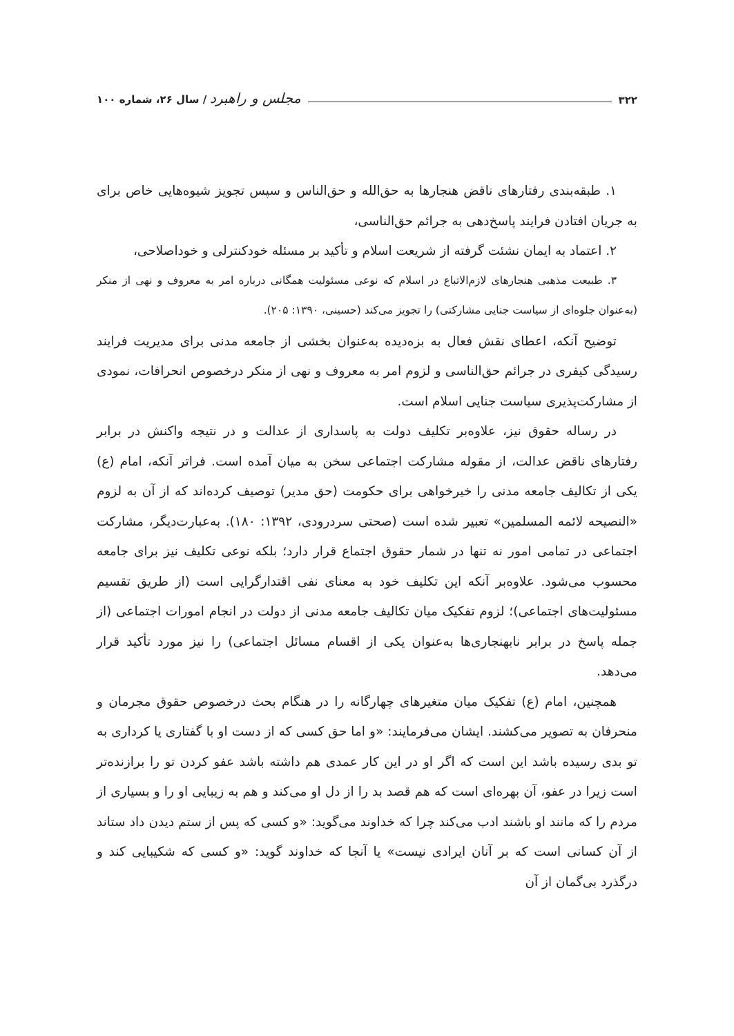۳۲۲ مجلس و راهبرد / سال ۲۶، شماره ۱۰۰
۱. طبقه‌بندی رفتارهای ناقض هنجارها به حق‌الله و حق‌الناس و سپس تجویز شیوه‌هایی خاص برای به جریان افتادن فرایند پاسخ‌دهی به جرائم حق‌الناسی،
۲. اعتماد به ایمان نشئت گرفته از شریعت اسلام و تأکید بر مسئله خودکنترلی و خوداصلاحی،
۳. طبیعت مذهبی هنجارهای لازم‌الاتباع در اسلام که نوعی مسئولیت همگانی درباره امر به معروف و نهی از منکر (به‌عنوان جلوه‌ای از سیاست جنایی مشارکتی) را تجویز می‌کند (حسینی، ۱۳۹۰: ۲۰۵).
توضیح آنکه، اعطای نقش فعال به بزه‌دیده به‌عنوان بخشی از جامعه مدنی برای مدیریت فرایند رسیدگی کیفری در جرائم حق‌الناسی و لزوم امر به معروف و نهی از منکر درخصوص انحرافات، نمودی از مشارکت‌پذیری سیاست جنایی اسلام است.
در رساله حقوق نیز، علاوه‌بر تکلیف دولت به پاسداری از عدالت و در نتیجه واکنش در برابر رفتارهای ناقض عدالت، از مقوله مشارکت اجتماعی سخن به میان آمده است. فراتر آنکه، امام (ع) یکی از تکالیف جامعه مدنی را خیرخواهی برای حکومت (حق مدیر) توصیف کرده‌اند که از آن به لزوم «النصیحه لائمه المسلمین» تعبیر شده است (صحتی سردرودی، ۱۳۹۲: ۱۸۰). به‌عبارت‌دیگر، مشارکت اجتماعی در تمامی امور نه تنها در شمار حقوق اجتماع قرار دارد؛ بلکه نوعی تکلیف نیز برای جامعه محسوب می‌شود. علاوه‌بر آنکه این تکلیف خود به معنای نفی اقتدارگرایی است (از طریق تقسیم مسئولیت‌های اجتماعی)؛ لزوم تفکیک میان تکالیف جامعه مدنی از دولت در انجام امورات اجتماعی (از جمله پاسخ در برابر نابهنجاری‌ها به‌عنوان یکی از اقسام مسائل اجتماعی) را نیز مورد تأکید قرار می‌دهد.
همچنین، امام (ع) تفکیک میان متغیرهای چهارگانه را در هنگام بحث درخصوص حقوق مجرمان و منحرفان به تصویر می‌کشند. ایشان می‌فرمایند: «و اما حق کسی که از دست او با گفتاری یا کرداری به تو بدی رسیده باشد این است که اگر او در این کار عمدی هم داشته باشد عفو کردن تو را برازنده‌تر است زیرا در عفو، آن بهره‌ای است که هم قصد بد را از دل او می‌کند و هم به زیبایی او را و بسیاری از مردم را که مانند او باشند ادب می‌کند چرا که خداوند می‌گوید: «و کسی که پس از ستم دیدن داد ستاند از آن کسانی است که بر آنان ایرادی نیست» یا آنجا که خداوند گوید: «و کسی که شکیبایی کند و درگذرد بی‌گمان از آن